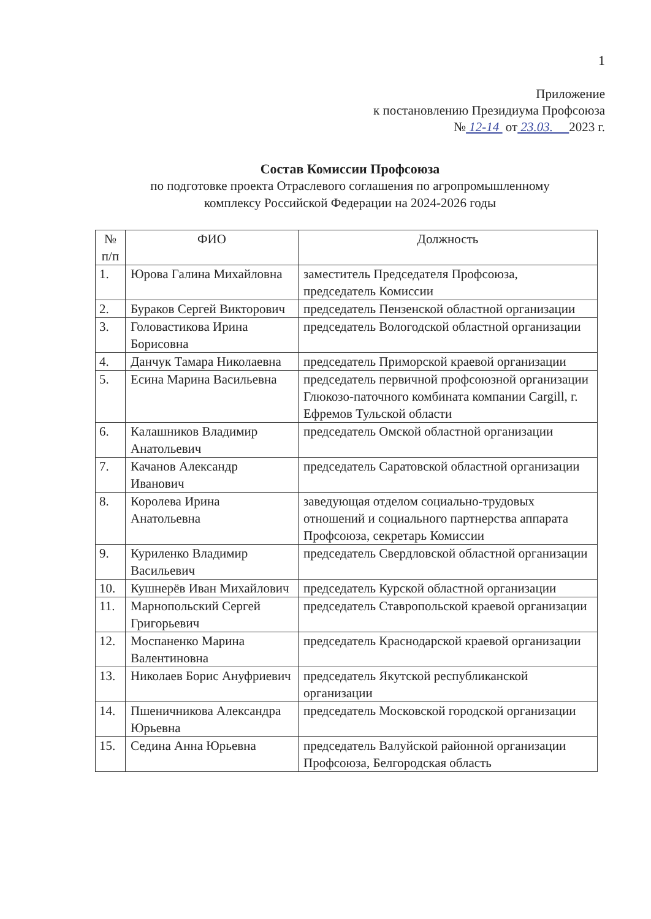1
Приложение
к постановлению Президиума Профсоюза
№ 12-14 от 23.03. 2023 г.
Состав Комиссии Профсоюза
по подготовке проекта Отраслевого соглашения по агропромышленному
комплексу Российской Федерации на 2024-2026 годы
| № п/п | ФИО | Должность |
| --- | --- | --- |
| 1. | Юрова Галина Михайловна | заместитель Председателя Профсоюза, председатель Комиссии |
| 2. | Бураков Сергей Викторович | председатель Пензенской областной организации |
| 3. | Головастикова Ирина Борисовна | председатель Вологодской областной организации |
| 4. | Данчук Тамара Николаевна | председатель Приморской краевой организации |
| 5. | Есина Марина Васильевна | председатель первичной профсоюзной организации Глюкозо-паточного комбината компании Cargill, г. Ефремов Тульской области |
| 6. | Калашников Владимир Анатольевич | председатель Омской областной организации |
| 7. | Качанов Александр Иванович | председатель Саратовской областной организации |
| 8. | Королева Ирина Анатольевна | заведующая отделом социально-трудовых отношений и социального партнерства аппарата Профсоюза, секретарь Комиссии |
| 9. | Куриленко Владимир Васильевич | председатель Свердловской областной организации |
| 10. | Кушнерёв Иван Михайлович | председатель Курской областной организации |
| 11. | Марнопольский Сергей Григорьевич | председатель Ставропольской краевой организации |
| 12. | Моспаненко Марина Валентиновна | председатель Краснодарской краевой организации |
| 13. | Николаев Борис Ануфриевич | председатель Якутской республиканской организации |
| 14. | Пшеничникова Александра Юрьевна | председатель Московской городской организации |
| 15. | Седина Анна Юрьевна | председатель Валуйской районной организации Профсоюза, Белгородская область |